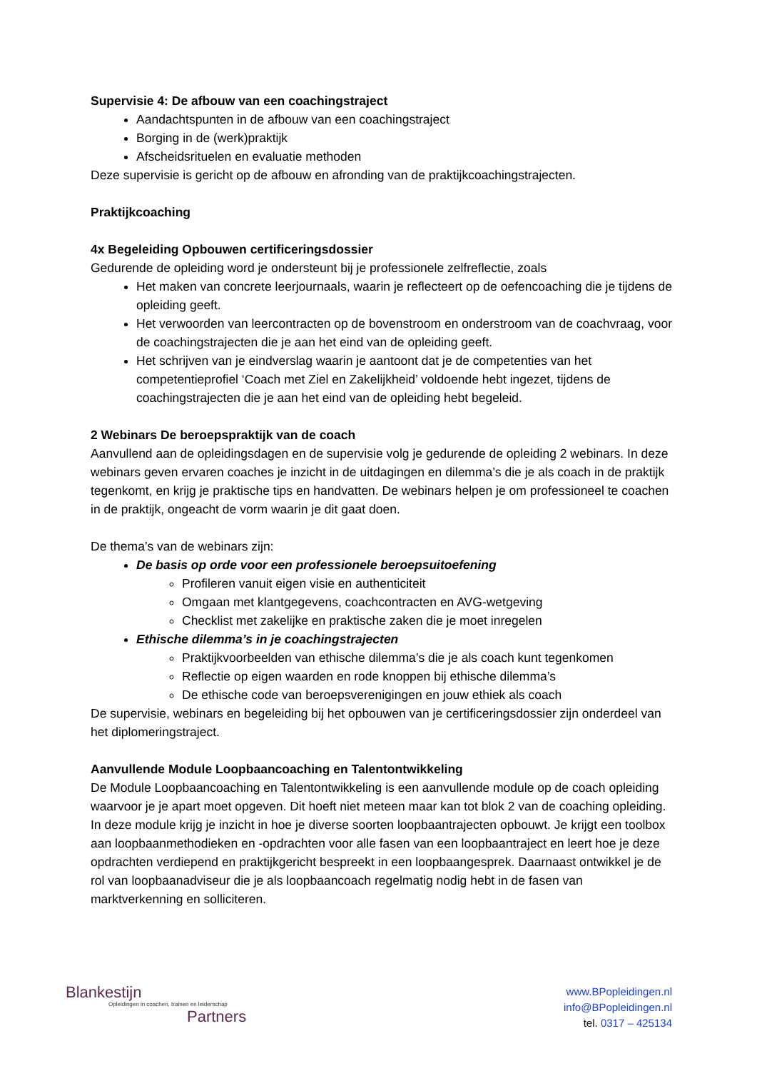Supervisie 4: De afbouw van een coachingstraject
Aandachtspunten in de afbouw van een coachingstraject
Borging in de (werk)praktijk
Afscheidsrituelen en evaluatie methoden
Deze supervisie is gericht op de afbouw en afronding van de praktijkcoachingstrajecten.
Praktijkcoaching
4x Begeleiding Opbouwen certificeringsdossier
Gedurende de opleiding word je ondersteunt bij je professionele zelfreflectie, zoals
Het maken van concrete leerjournaals, waarin je reflecteert op de oefencoaching die je tijdens de opleiding geeft.
Het verwoorden van leercontracten op de bovenstroom en onderstroom van de coachvraag, voor de coachingstrajecten die je aan het eind van de opleiding geeft.
Het schrijven van je eindverslag waarin je aantoont dat je de competenties van het competentieprofiel ‘Coach met Ziel en Zakelijkheid’ voldoende hebt ingezet, tijdens de coachingstrajecten die je aan het eind van de opleiding hebt begeleid.
2 Webinars De beroepspraktijk van de coach
Aanvullend aan de opleidingsdagen en de supervisie volg je gedurende de opleiding 2 webinars. In deze webinars geven ervaren coaches je inzicht in de uitdagingen en dilemma’s die je als coach in de praktijk tegenkomt, en krijg je praktische tips en handvatten. De webinars helpen je om professioneel te coachen in de praktijk, ongeacht de vorm waarin je dit gaat doen.
De thema’s van de webinars zijn:
De basis op orde voor een professionele beroepsuitoefening
Profileren vanuit eigen visie en authenticiteit
Omgaan met klantgegevens, coachcontracten en AVG-wetgeving
Checklist met zakelijke en praktische zaken die je moet inregelen
Ethische dilemma’s in je coachingstrajecten
Praktijkvoorbeelden van ethische dilemma’s die je als coach kunt tegenkomen
Reflectie op eigen waarden en rode knoppen bij ethische dilemma’s
De ethische code van beroepsverenigingen en jouw ethiek als coach
De supervisie, webinars en begeleiding bij het opbouwen van je certificeringsdossier zijn onderdeel van het diplomeringstraject.
Aanvullende Module Loopbaancoaching en Talentontwikkeling
De Module Loopbaancoaching en Talentontwikkeling is een aanvullende module op de coach opleiding waarvoor je je apart moet opgeven. Dit hoeft niet meteen maar kan tot blok 2 van de coaching opleiding.
In deze module krijg je inzicht in hoe je diverse soorten loopbaantrajecten opbouwt. Je krijgt een toolbox aan loopbaanmethodieken en -opdrachten voor alle fasen van een loopbaantraject en leert hoe je deze opdrachten verdiepend en praktijkgericht bespreekt in een loopbaangesprek. Daarnaast ontwikkel je de rol van loopbaanadviseur die je als loopbaancoach regelmatig nodig hebt in de fasen van marktverkenning en solliciteren.
Blankestijn
Opleidingen in coachen, trainen en leiderschap
Partners
www.BPopleidingen.nl
info@BPopleidingen.nl
tel. 0317 – 425134